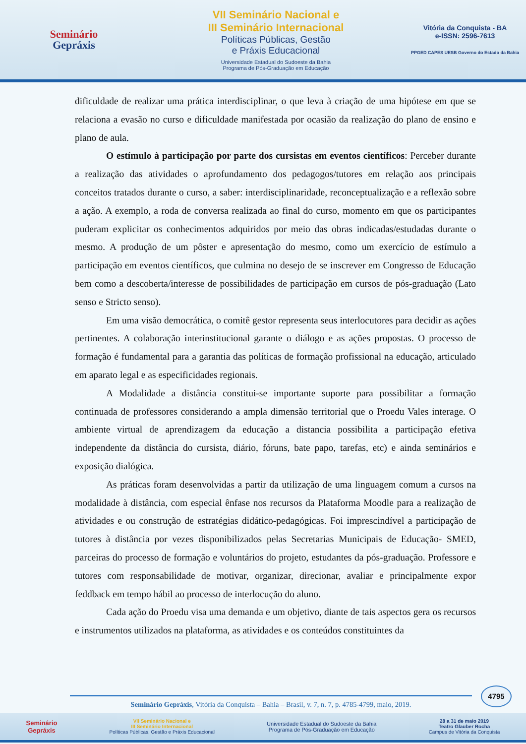Seminário
Gepráxis
VII Seminário Nacional e
III Seminário Internacional
Políticas Públicas, Gestão
e Práxis Educacional
Universidade Estadual do Sudoeste da Bahia
Programa de Pós-Graduação em Educação
Vitória da Conquista - BA
e-ISSN: 2596-7613
PPGED CAPES UESB Governo do Estado da Bahia
dificuldade de realizar uma prática interdisciplinar, o que leva à criação de uma hipótese em que se relaciona a evasão no curso e dificuldade manifestada por ocasião da realização do plano de ensino e plano de aula.
O estímulo à participação por parte dos cursistas em eventos científicos: Perceber durante a realização das atividades o aprofundamento dos pedagogos/tutores em relação aos principais conceitos tratados durante o curso, a saber: interdisciplinaridade, reconceptualização e a reflexão sobre a ação. A exemplo, a roda de conversa realizada ao final do curso, momento em que os participantes puderam explicitar os conhecimentos adquiridos por meio das obras indicadas/estudadas durante o mesmo. A produção de um pôster e apresentação do mesmo, como um exercício de estímulo a participação em eventos científicos, que culmina no desejo de se inscrever em Congresso de Educação bem como a descoberta/interesse de possibilidades de participação em cursos de pós-graduação (Lato senso e Stricto senso).
Em uma visão democrática, o comitê gestor representa seus interlocutores para decidir as ações pertinentes. A colaboração interinstitucional garante o diálogo e as ações propostas. O processo de formação é fundamental para a garantia das políticas de formação profissional na educação, articulado em aparato legal e as especificidades regionais.
A Modalidade a distância constitui-se importante suporte para possibilitar a formação continuada de professores considerando a ampla dimensão territorial que o Proedu Vales interage. O ambiente virtual de aprendizagem da educação a distancia possibilita a participação efetiva independente da distância do cursista, diário, fóruns, bate papo, tarefas, etc) e ainda seminários e exposição dialógica.
As práticas foram desenvolvidas a partir da utilização de uma linguagem comum a cursos na modalidade à distância, com especial ênfase nos recursos da Plataforma Moodle para a realização de atividades e ou construção de estratégias didático-pedagógicas. Foi imprescindível a participação de tutores à distância por vezes disponibilizados pelas Secretarias Municipais de Educação- SMED, parceiras do processo de formação e voluntários do projeto, estudantes da pós-graduação. Professore e tutores com responsabilidade de motivar, organizar, direcionar, avaliar e principalmente expor feddback em tempo hábil ao processo de interlocução do aluno.
Cada ação do Proedu visa uma demanda e um objetivo, diante de tais aspectos gera os recursos e instrumentos utilizados na plataforma, as atividades e os conteúdos constituintes da
4795
Seminário Gepráxis, Vitória da Conquista – Bahia – Brasil, v. 7, n. 7, p. 4785-4799, maio, 2019.
Seminário
Gepráxis
VII Seminário Nacional e
III Seminário Internacional
Políticas Públicas, Gestão e Práxis Educacional
Universidade Estadual do Sudoeste da Bahia
Programa de Pós-Graduação em Educação
28 a 31 de maio 2019
Teatro Glauber Rocha
Campus de Vitória da Conquista